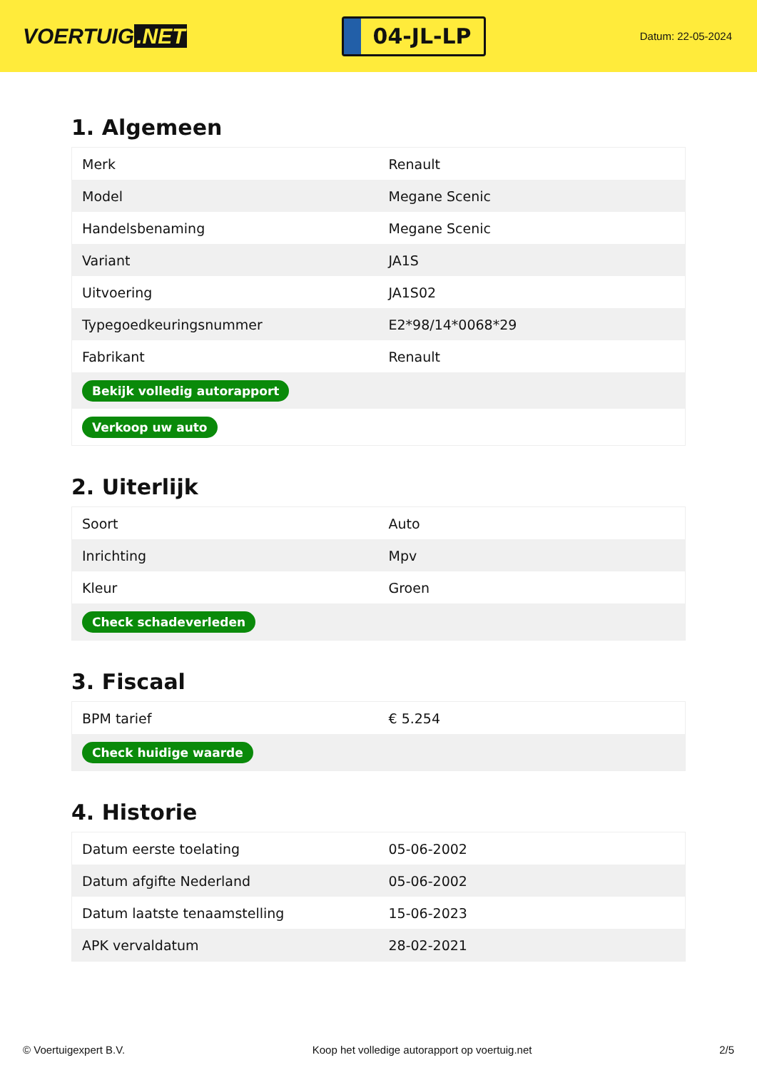VOERTUIG.NET
04-JL-LP
Datum: 22-05-2024
1. Algemeen
| Merk | Renault |
| Model | Megane Scenic |
| Handelsbenaming | Megane Scenic |
| Variant | JA1S |
| Uitvoering | JA1S02 |
| Typegoedkeuringsnummer | E2*98/14*0068*29 |
| Fabrikant | Renault |
| Bekijk volledig autorapport | |
| Verkoop uw auto | |
2. Uiterlijk
| Soort | Auto |
| Inrichting | Mpv |
| Kleur | Groen |
| Check schadeverleden | |
3. Fiscaal
| BPM tarief | € 5.254 |
| Check huidige waarde | |
4. Historie
| Datum eerste toelating | 05-06-2002 |
| Datum afgifte Nederland | 05-06-2002 |
| Datum laatste tenaamstelling | 15-06-2023 |
| APK vervaldatum | 28-02-2021 |
© Voertuigexpert B.V. Koop het volledige autorapport op voertuig.net 2/5